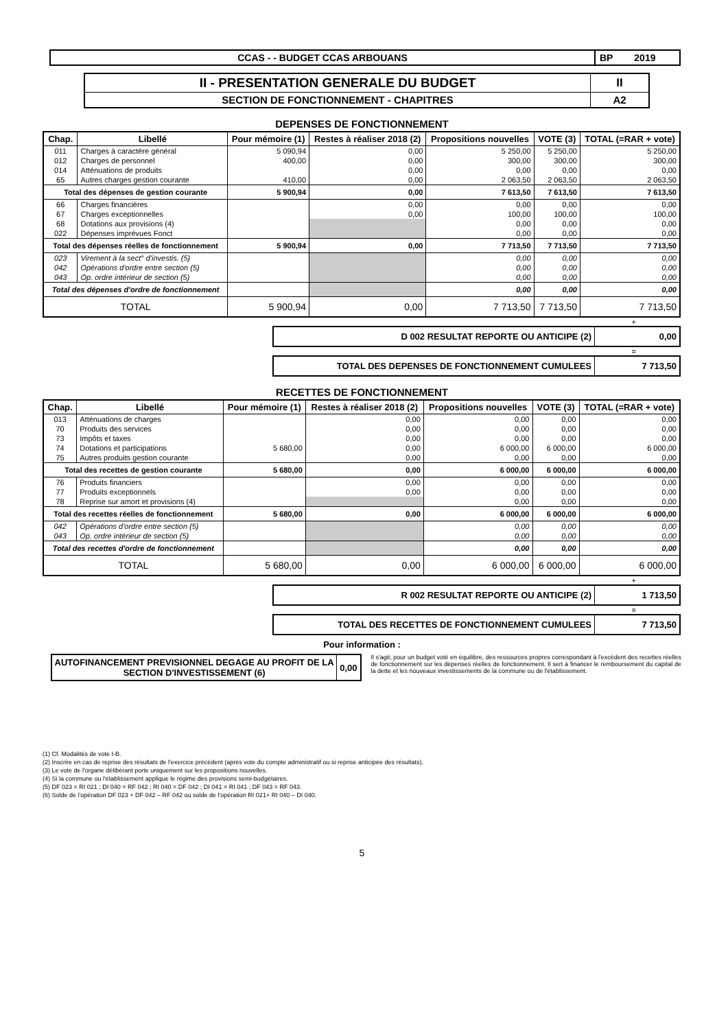| CCAS - - BUDGET CCAS ARBOUANS | BP 2019 |
| II - PRESENTATION GENERALE DU BUDGET | II |
| SECTION DE FONCTIONNEMENT - CHAPITRES | A2 |
DEPENSES DE FONCTIONNEMENT
| Chap. | Libellé | Pour mémoire (1) | Restes à réaliser 2018 (2) | Propositions nouvelles | VOTE (3) | TOTAL (=RAR + vote) |
| --- | --- | --- | --- | --- | --- | --- |
| 011 | Charges à caractère général | 5 090,94 | 0,00 | 5 250,00 | 5 250,00 | 5 250,00 |
| 012 | Charges de personnel | 400,00 | 0,00 | 300,00 | 300,00 | 300,00 |
| 014 | Atténuations de produits | | 0,00 | 0,00 | 0,00 | 0,00 |
| 65 | Autres charges gestion courante | 410,00 | 0,00 | 2 063,50 | 2 063,50 | 2 063,50 |
| Total des dépenses de gestion courante | | 5 900,94 | 0,00 | 7 613,50 | 7 613,50 | 7 613,50 |
| 66 | Charges financières | | 0,00 | 0,00 | 0,00 | 0,00 |
| 67 | Charges exceptionnelles | | 0,00 | 100,00 | 100,00 | 100,00 |
| 68 | Dotations aux provisions (4) | | | 0,00 | 0,00 | 0,00 |
| 022 | Dépenses imprévues Fonct | | | 0,00 | 0,00 | 0,00 |
| Total des dépenses réelles de fonctionnement | | 5 900,94 | 0,00 | 7 713,50 | 7 713,50 | 7 713,50 |
| 023 | Virement à la sect° d'investis. (5) | | | 0,00 | 0,00 | 0,00 |
| 042 | Opérations d'ordre entre section (5) | | | 0,00 | 0,00 | 0,00 |
| 043 | Op. ordre intérieur de section (5) | | | 0,00 | 0,00 | 0,00 |
| Total des dépenses d'ordre de fonctionnement | | | | 0,00 | 0,00 | 0,00 |
| TOTAL | | 5 900,94 | 0,00 | 7 713,50 | 7 713,50 | 7 713,50 |
+
| D 002 RESULTAT REPORTE OU ANTICIPE (2) | 0,00 |
=
| TOTAL DES DEPENSES DE FONCTIONNEMENT CUMULEES | 7 713,50 |
RECETTES DE FONCTIONNEMENT
| Chap. | Libellé | Pour mémoire (1) | Restes à réaliser 2018 (2) | Propositions nouvelles | VOTE (3) | TOTAL (=RAR + vote) |
| --- | --- | --- | --- | --- | --- | --- |
| 013 | Atténuations de charges | | 0,00 | 0,00 | 0,00 | 0,00 |
| 70 | Produits des services | | 0,00 | 0,00 | 0,00 | 0,00 |
| 73 | Impôts et taxes | | 0,00 | 0,00 | 0,00 | 0,00 |
| 74 | Dotations et participations | 5 680,00 | 0,00 | 6 000,00 | 6 000,00 | 6 000,00 |
| 75 | Autres produits gestion courante | | 0,00 | 0,00 | 0,00 | 0,00 |
| Total des recettes de gestion courante | | 5 680,00 | 0,00 | 6 000,00 | 6 000,00 | 6 000,00 |
| 76 | Produits financiers | | 0,00 | 0,00 | 0,00 | 0,00 |
| 77 | Produits exceptionnels | | 0,00 | 0,00 | 0,00 | 0,00 |
| 78 | Reprise sur amort et provisions (4) | | | 0,00 | 0,00 | 0,00 |
| Total des recettes réelles de fonctionnement | | 5 680,00 | 0,00 | 6 000,00 | 6 000,00 | 6 000,00 |
| 042 | Opérations d'ordre entre section (5) | | | 0,00 | 0,00 | 0,00 |
| 043 | Op. ordre intérieur de section (5) | | | 0,00 | 0,00 | 0,00 |
| Total des recettes d'ordre de fonctionnement | | | | 0,00 | 0,00 | 0,00 |
| TOTAL | | 5 680,00 | 0,00 | 6 000,00 | 6 000,00 | 6 000,00 |
+
| R 002 RESULTAT REPORTE OU ANTICIPE (2) | 1 713,50 |
=
| TOTAL DES RECETTES DE FONCTIONNEMENT CUMULEES | 7 713,50 |
Pour information :
| AUTOFINANCEMENT PREVISIONNEL DEGAGE AU PROFIT DE LA SECTION D'INVESTISSEMENT (6) | 0,00 |
Il s'agit, pour un budget voté en équilibre, des ressources propres correspondant à l'excédent des recettes réelles de fonctionnement sur les dépenses réelles de fonctionnement. Il sert à financer le remboursement du capital de la dette et les nouveaux investissements de la commune ou de l'établissement.
(1) Cf. Modalités de vote I-B.
(2) Inscrire en cas de reprise des résultats de l'exercice précédent (après vote du compte administratif ou si reprise anticipée des résultats).
(3) Le vote de l'organe délibérant porte uniquement sur les propositions nouvelles.
(4) Si la commune ou l'établissement applique le régime des provisions semi-budgétaires.
(5) DF 023 = RI 021 ; DI 040 = RF 042 ; RI 040 = DF 042 ; DI 041 = RI 041 ; DF 043 = RF 043.
(6) Solde de l'opération DF 023 + DF 042 – RF 042 ou solde de l'opération RI 021+ RI 040 – DI 040.
5